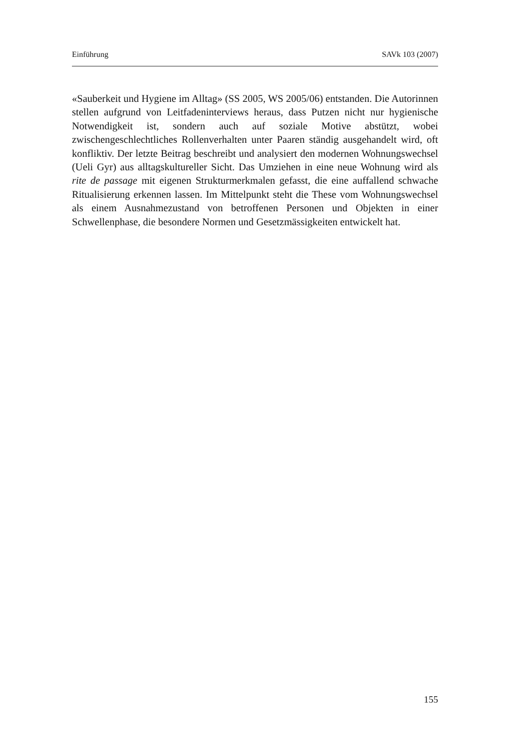Einführung SAVk 103 (2007)
«Sauberkeit und Hygiene im Alltag» (SS 2005, WS 2005/06) entstanden. Die Autorinnen stellen aufgrund von Leitfadeninterviews heraus, dass Putzen nicht nur hygienische Notwendigkeit ist, sondern auch auf soziale Motive abstützt, wobei zwischengeschlechtliches Rollenverhalten unter Paaren ständig ausgehandelt wird, oft konfliktiv. Der letzte Beitrag beschreibt und analysiert den modernen Wohnungswechsel (Ueli Gyr) aus alltagskultureller Sicht. Das Umziehen in eine neue Wohnung wird als rite de passage mit eigenen Strukturmerkmalen gefasst, die eine auffallend schwache Ritualisierung erkennen lassen. Im Mittelpunkt steht die These vom Wohnungswechsel als einem Ausnahmezustand von betroffenen Personen und Objekten in einer Schwellenphase, die besondere Normen und Gesetzmässigkeiten entwickelt hat.
155